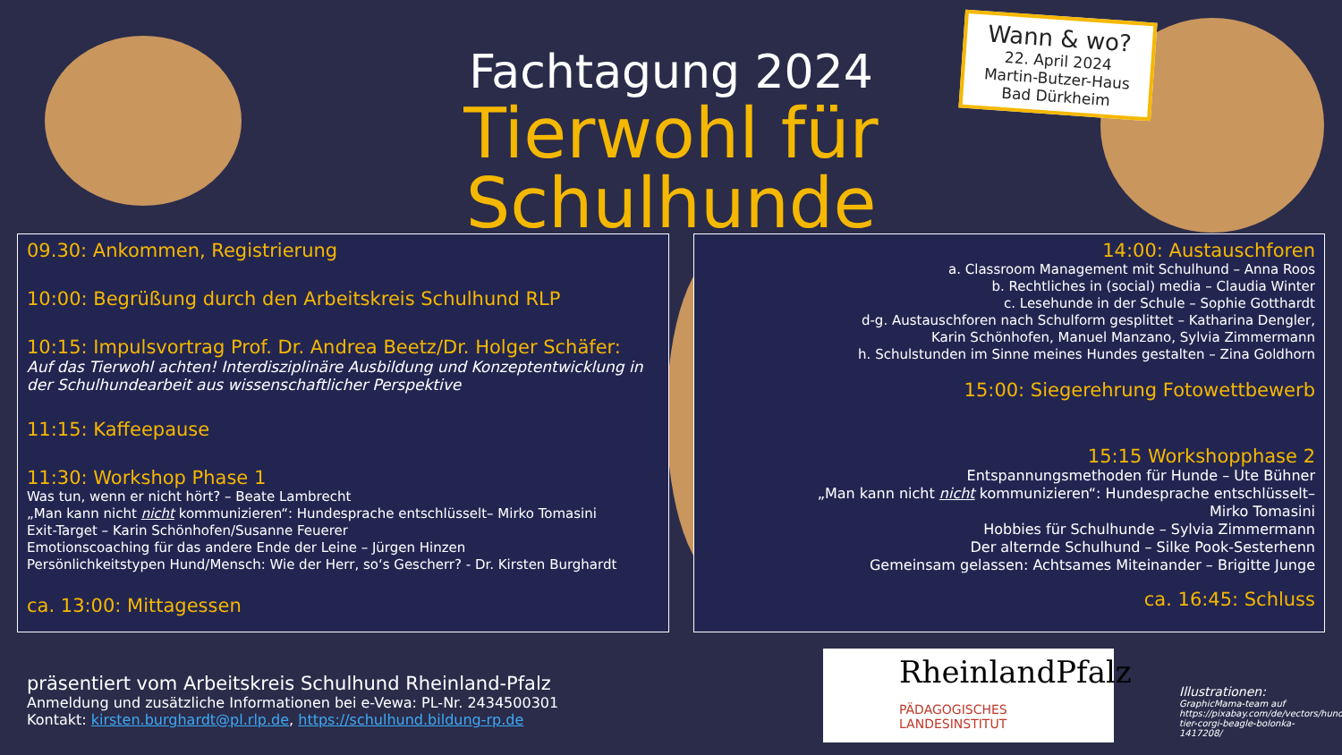Fachtagung 2024
Tierwohl für Schulhunde
Wann & wo?
22. April 2024
Martin-Butzer-Haus
Bad Dürkheim
09.30: Ankommen, Registrierung
10:00: Begrüßung durch den Arbeitskreis Schulhund RLP
10:15: Impulsvortrag Prof. Dr. Andrea Beetz/Dr. Holger Schäfer:
Auf das Tierwohl achten! Interdisziplinäre Ausbildung und Konzeptentwicklung in der Schulhundearbeit aus wissenschaftlicher Perspektive
11:15: Kaffeepause
11:30: Workshop Phase 1
Was tun, wenn er nicht hört? – Beate Lambrecht
„Man kann nicht nicht kommunizieren“: Hundesprache entschlüsselt– Mirko Tomasini
Exit-Target – Karin Schönhofen/Susanne Feuerer
Emotionscoaching für das andere Ende der Leine – Jürgen Hinzen
Persönlichkeitstypen Hund/Mensch: Wie der Herr, so‘s Gescherr? - Dr. Kirsten Burghardt
ca. 13:00: Mittagessen
14:00: Austauschforen
a. Classroom Management mit Schulhund – Anna Roos
b. Rechtliches in (social) media – Claudia Winter
c. Lesehunde in der Schule – Sophie Gotthardt
d-g. Austauschforen nach Schulform gesplittet – Katharina Dengler,
Karin Schönhofen, Manuel Manzano, Sylvia Zimmermann
h. Schulstunden im Sinne meines Hundes gestalten – Zina Goldhorn
15:00: Siegerehrung Fotowettbewerb
15:15 Workshopphase 2
Entspannungsmethoden für Hunde – Ute Bühner
„Man kann nicht nicht kommunizieren“: Hundesprache entschlüsselt–
Mirko Tomasini
Hobbies für Schulhunde – Sylvia Zimmermann
Der alternde Schulhund – Silke Pook-Sesterhenn
Gemeinsam gelassen: Achtsames Miteinander – Brigitte Junge
ca. 16:45: Schluss
präsentiert vom Arbeitskreis Schulhund Rheinland-Pfalz
Anmeldung und zusätzliche Informationen bei e-Vewa: PL-Nr. 2434500301
Kontakt: kirsten.burghardt@pl.rlp.de, https://schulhund.bildung-rp.de
RheinlandPfalz
PÄDAGOGISCHES
LANDESINSTITUT
Illustrationen:
GraphicMama-team auf https://pixabay.com/de/vectors/hund-tier-corgi-beagle-bolonka-1417208/